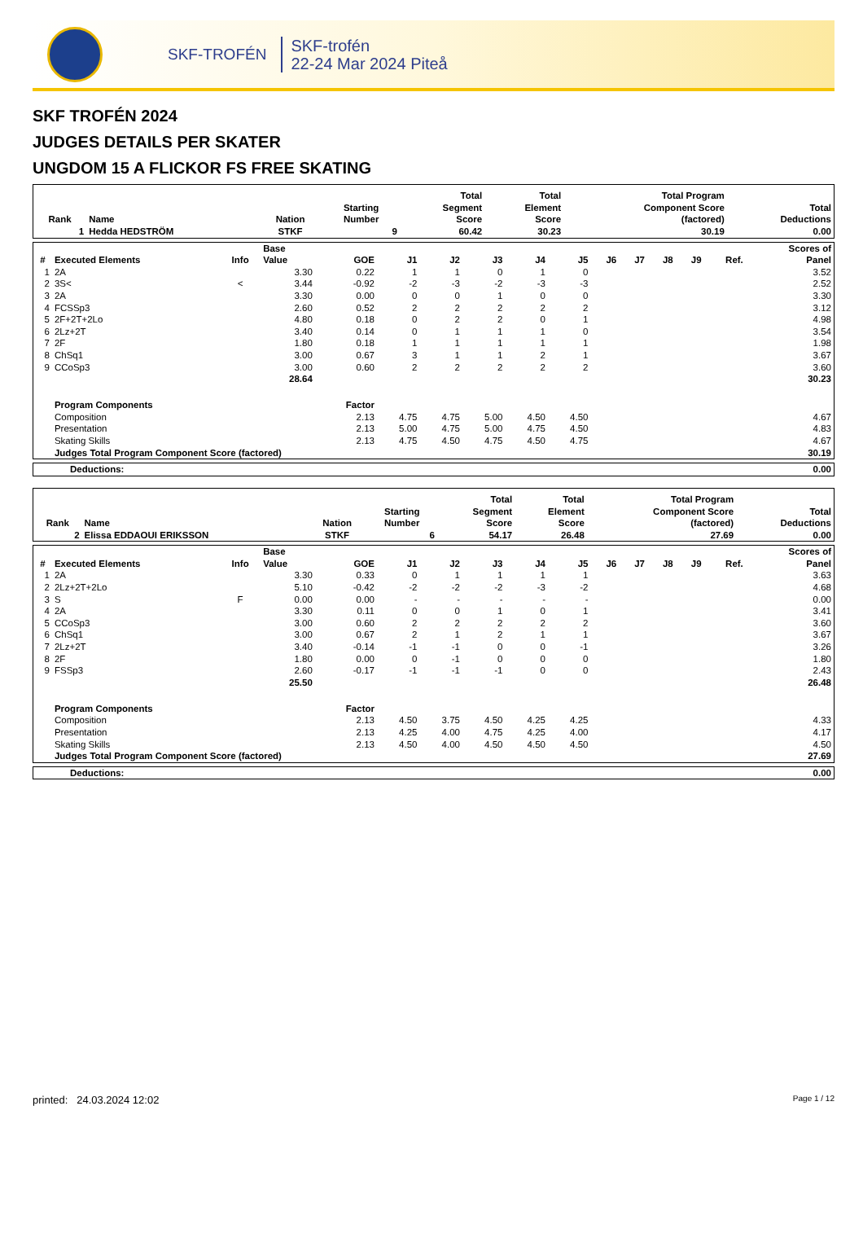SKF-TROFÉN
SKF-trofén
22-24 Mar 2024 Piteå
SKF TROFÉN 2024
JUDGES DETAILS PER SKATER
UNGDOM 15 A FLICKOR FS FREE SKATING
| Rank | Name | Nation | Starting Number | Total Segment Score | Total Element Score | Total Program Component Score (factored) | Total Deductions |
| --- | --- | --- | --- | --- | --- | --- | --- |
| 1 | Hedda HEDSTRÖM | STKF | 9 | 60.42 | 30.23 | 30.19 | 0.00 |
| # | Executed Elements | Info | Base Value | GOE | J1 | J2 | J3 | J4 | J5 | J6 | J7 | J8 | J9 | Ref. | Scores of Panel |
| --- | --- | --- | --- | --- | --- | --- | --- | --- | --- | --- | --- | --- | --- | --- | --- |
| 1 | 2A | | 3.30 | 0.22 | 1 | 1 | 0 | 1 | 0 | | | | | | 3.52 |
| 2 | 3S< | < | 3.44 | -0.92 | -2 | -3 | -2 | -3 | -3 | | | | | | 2.52 |
| 3 | 2A | | 3.30 | 0.00 | 0 | 0 | 1 | 0 | 0 | | | | | | 3.30 |
| 4 | FCSSp3 | | 2.60 | 0.52 | 2 | 2 | 2 | 2 | 2 | | | | | | 3.12 |
| 5 | 2F+2T+2Lo | | 4.80 | 0.18 | 0 | 2 | 2 | 0 | 1 | | | | | | 4.98 |
| 6 | 2Lz+2T | | 3.40 | 0.14 | 0 | 1 | 1 | 1 | 0 | | | | | | 3.54 |
| 7 | 2F | | 1.80 | 0.18 | 1 | 1 | 1 | 1 | 1 | | | | | | 1.98 |
| 8 | ChSq1 | | 3.00 | 0.67 | 3 | 1 | 1 | 2 | 1 | | | | | | 3.67 |
| 9 | CCoSp3 | | 3.00 | 0.60 | 2 | 2 | 2 | 2 | 2 | | | | | | 3.60 |
| | | | 28.64 | | | | | | | | | | | | 30.23 |
| | Program Components | | | Factor | | | | | | | | | | | |
| | Composition | | | 2.13 | 4.75 | 4.75 | 5.00 | 4.50 | 4.50 | | | | | | 4.67 |
| | Presentation | | | 2.13 | 5.00 | 4.75 | 5.00 | 4.75 | 4.50 | | | | | | 4.83 |
| | Skating Skills | | | 2.13 | 4.75 | 4.50 | 4.75 | 4.50 | 4.75 | | | | | | 4.67 |
| | Judges Total Program Component Score (factored) | | | | | | | | | | | | | | 30.19 |
| Deductions: | 0.00 |
| --- | --- |
| Rank | Name | Nation | Starting Number | Total Segment Score | Total Element Score | Total Program Component Score (factored) | Total Deductions |
| --- | --- | --- | --- | --- | --- | --- | --- |
| 2 | Elissa EDDAOUI ERIKSSON | STKF | 6 | 54.17 | 26.48 | 27.69 | 0.00 |
| # | Executed Elements | Info | Base Value | GOE | J1 | J2 | J3 | J4 | J5 | J6 | J7 | J8 | J9 | Ref. | Scores of Panel |
| --- | --- | --- | --- | --- | --- | --- | --- | --- | --- | --- | --- | --- | --- | --- | --- |
| 1 | 2A | | 3.30 | 0.33 | 0 | 1 | 1 | 1 | 1 | | | | | | 3.63 |
| 2 | 2Lz+2T+2Lo | | 5.10 | -0.42 | -2 | -2 | -2 | -3 | -2 | | | | | | 4.68 |
| 3 | S | F | 0.00 | 0.00 | - | - | - | - | - | | | | | | 0.00 |
| 4 | 2A | | 3.30 | 0.11 | 0 | 0 | 1 | 0 | 1 | | | | | | 3.41 |
| 5 | CCoSp3 | | 3.00 | 0.60 | 2 | 2 | 2 | 2 | 2 | | | | | | 3.60 |
| 6 | ChSq1 | | 3.00 | 0.67 | 2 | 1 | 2 | 1 | 1 | | | | | | 3.67 |
| 7 | 2Lz+2T | | 3.40 | -0.14 | -1 | -1 | 0 | 0 | -1 | | | | | | 3.26 |
| 8 | 2F | | 1.80 | 0.00 | 0 | -1 | 0 | 0 | 0 | | | | | | 1.80 |
| 9 | FSSp3 | | 2.60 | -0.17 | -1 | -1 | -1 | 0 | 0 | | | | | | 2.43 |
| | | | 25.50 | | | | | | | | | | | | 26.48 |
| | Program Components | | | Factor | | | | | | | | | | | |
| | Composition | | | 2.13 | 4.50 | 3.75 | 4.50 | 4.25 | 4.25 | | | | | | 4.33 |
| | Presentation | | | 2.13 | 4.25 | 4.00 | 4.75 | 4.25 | 4.00 | | | | | | 4.17 |
| | Skating Skills | | | 2.13 | 4.50 | 4.00 | 4.50 | 4.50 | 4.50 | | | | | | 4.50 |
| | Judges Total Program Component Score (factored) | | | | | | | | | | | | | | 27.69 |
| Deductions: | 0.00 |
| --- | --- |
printed: 24.03.2024 12:02 Page 1 / 12